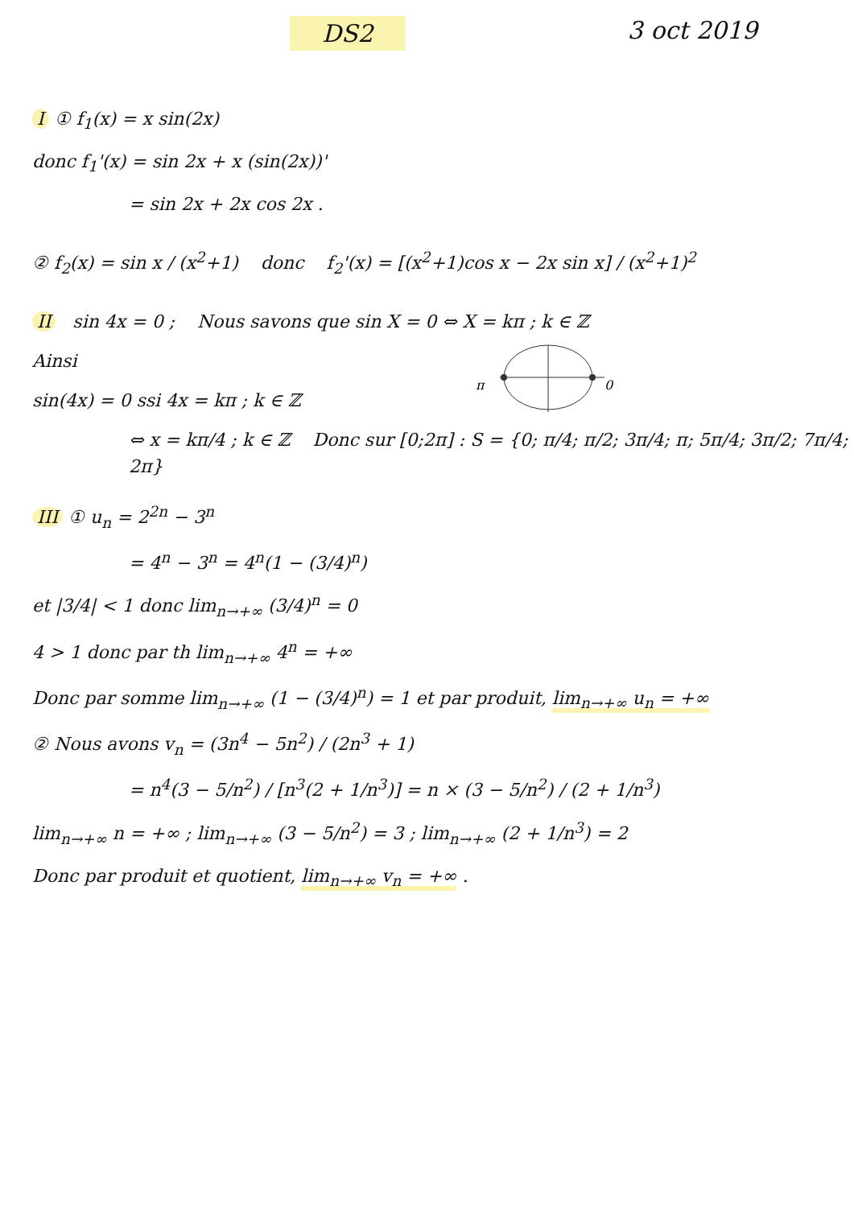DS2 3 oct 2019
I ① f<sub>1</sub>(x) = x sin(2x)
donc f<sub>1</sub>'(x) = sin 2x + x (sin(2x))'
= sin 2x + 2x cos 2x .
② f<sub>2</sub>(x) = sin x / (x<sup>2</sup>+1) donc f<sub>2</sub>'(x) = [(x<sup>2</sup>+1)cos x − 2x sin x] / (x<sup>2</sup>+1)<sup>2</sup>
II sin 4x = 0 ; Nous savons que sin X = 0 ⇔ X = kπ ; k ∈ ℤ
π
0
Ainsi
sin(4x) = 0 ssi 4x = kπ ; k ∈ ℤ
⇔ x = kπ/4 ; k ∈ ℤ Donc sur [0;2π] : S = {0; π/4; π/2; 3π/4; π; 5π/4; 3π/2; 7π/4; 2π}
III ① u<sub>n</sub> = 2<sup>2n</sup> − 3<sup>n</sup>
= 4<sup>n</sup> − 3<sup>n</sup> = 4<sup>n</sup>(1 − (3/4)<sup>n</sup>)
et |3/4| < 1 donc lim<sub>n→+∞</sub> (3/4)<sup>n</sup> = 0
4 > 1 donc par th lim<sub>n→+∞</sub> 4<sup>n</sup> = +∞
Donc par somme lim<sub>n→+∞</sub> (1 − (3/4)<sup>n</sup>) = 1 et par produit, lim<sub>n→+∞</sub> u<sub>n</sub> = +∞
② Nous avons v<sub>n</sub> = (3n<sup>4</sup> − 5n<sup>2</sup>) / (2n<sup>3</sup> + 1)
= n<sup>4</sup>(3 − 5/n<sup>2</sup>) / [n<sup>3</sup>(2 + 1/n<sup>3</sup>)] = n × (3 − 5/n<sup>2</sup>) / (2 + 1/n<sup>3</sup>)
lim<sub>n→+∞</sub> n = +∞ ; lim<sub>n→+∞</sub> (3 − 5/n<sup>2</sup>) = 3 ; lim<sub>n→+∞</sub> (2 + 1/n<sup>3</sup>) = 2
Donc par produit et quotient, lim<sub>n→+∞</sub> v<sub>n</sub> = +∞ .